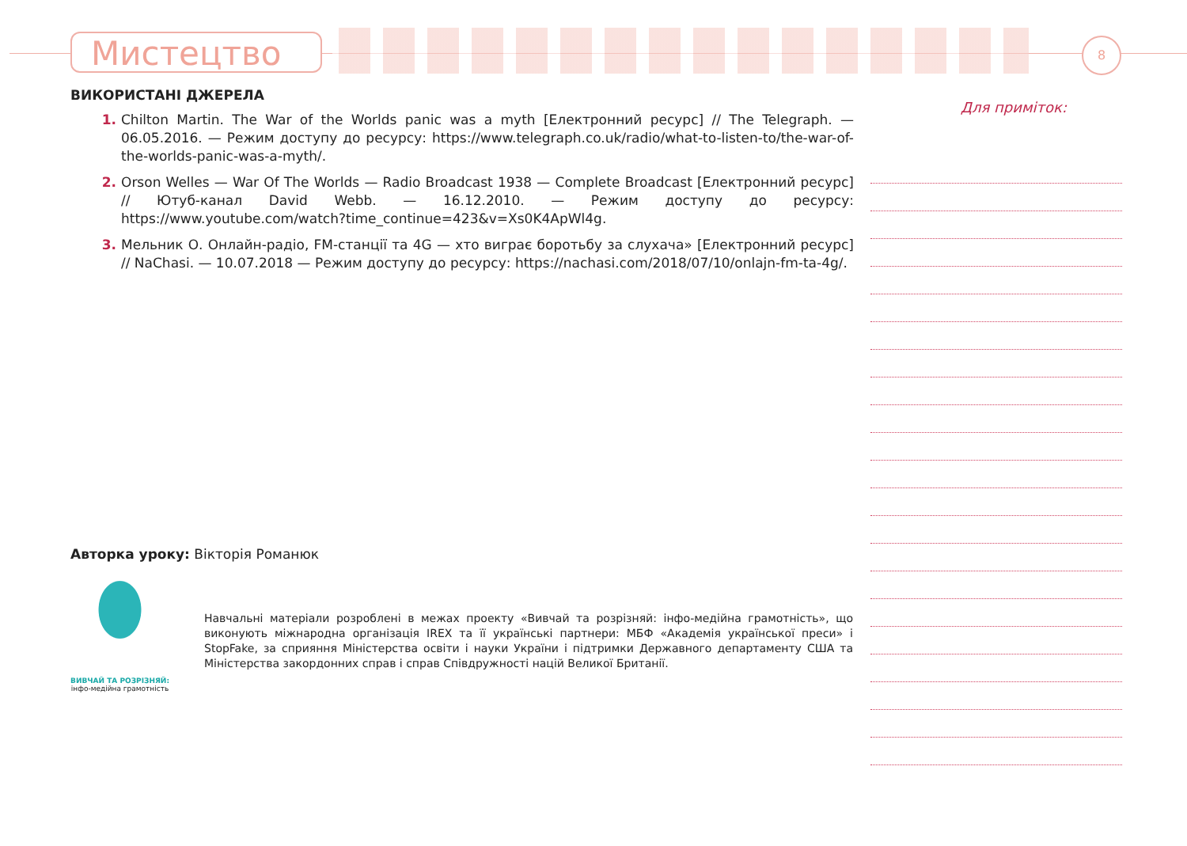Мистецтво 8
ВИКОРИСТАНІ ДЖЕРЕЛА
Chilton Martin. The War of the Worlds panic was a myth [Електронний ресурс] // The Telegraph. — 06.05.2016. — Режим доступу до ресурсу: https://www.telegraph.co.uk/radio/what-to-listen-to/the-war-of-the-worlds-panic-was-a-myth/.
Orson Welles — War Of The Worlds — Radio Broadcast 1938 — Complete Broadcast [Електронний ресурс] // Ютуб-канал David Webb. — 16.12.2010. — Режим доступу до ресурсу: https://www.youtube.com/watch?time_continue=423&v=Xs0K4ApWl4g.
Мельник О. Онлайн-радіо, FM-станції та 4G — хто виграє боротьбу за слухача» [Електронний ресурс] // NaChasi. — 10.07.2018 — Режим доступу до ресурсу: https://nachasi.com/2018/07/10/onlajn-fm-ta-4g/.
Для приміток:
Авторка уроку: Вікторія Романюк
ВИВЧАЙ ТА РОЗРІЗНЯЙ:
інфо-медійна грамотність
Навчальні матеріали розроблені в межах проекту «Вивчай та розрізняй: інфо-медійна грамотність», що виконують міжнародна організація IREX та її українські партнери: МБФ «Академія української преси» і StopFake, за сприяння Міністерства освіти і науки України і підтримки Державного департаменту США та Міністерства закордонних справ і справ Співдружності націй Великої Британії.